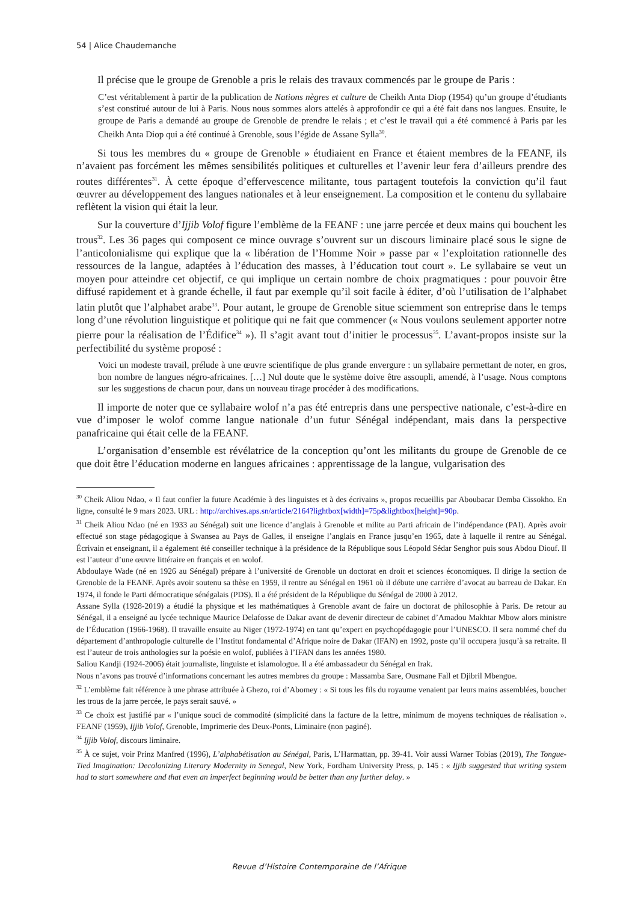54 | Alice Chaudemanche
Il précise que le groupe de Grenoble a pris le relais des travaux commencés par le groupe de Paris :
C’est véritablement à partir de la publication de Nations nègres et culture de Cheikh Anta Diop (1954) qu’un groupe d’étudiants s’est constitué autour de lui à Paris. Nous nous sommes alors attelés à approfondir ce qui a été fait dans nos langues. Ensuite, le groupe de Paris a demandé au groupe de Grenoble de prendre le relais ; et c’est le travail qui a été commencé à Paris par les Cheikh Anta Diop qui a été continué à Grenoble, sous l’égide de Assane Sylla<sup>30</sup>.
Si tous les membres du « groupe de Grenoble » étudiaient en France et étaient membres de la FEANF, ils n’avaient pas forcément les mêmes sensibilités politiques et culturelles et l’avenir leur fera d’ailleurs prendre des routes différentes<sup>31</sup>. À cette époque d’effervescence militante, tous partagent toutefois la conviction qu’il faut œuvrer au développement des langues nationales et à leur enseignement. La composition et le contenu du syllabaire reflètent la vision qui était la leur.
Sur la couverture d’Ijjib Volof figure l’emblème de la FEANF : une jarre percée et deux mains qui bouchent les trous<sup>32</sup>. Les 36 pages qui composent ce mince ouvrage s’ouvrent sur un discours liminaire placé sous le signe de l’anticolonialisme qui explique que la « libération de l’Homme Noir » passe par « l’exploitation rationnelle des ressources de la langue, adaptées à l’éducation des masses, à l’éducation tout court ». Le syllabaire se veut un moyen pour atteindre cet objectif, ce qui implique un certain nombre de choix pragmatiques : pour pouvoir être diffusé rapidement et à grande échelle, il faut par exemple qu’il soit facile à éditer, d’où l’utilisation de l’alphabet latin plutôt que l’alphabet arabe<sup>33</sup>. Pour autant, le groupe de Grenoble situe sciemment son entreprise dans le temps long d’une révolution linguistique et politique qui ne fait que commencer (« Nous voulons seulement apporter notre pierre pour la réalisation de l’Édifice<sup>34</sup> »). Il s’agit avant tout d’initier le processus<sup>35</sup>. L’avant-propos insiste sur la perfectibilité du système proposé :
Voici un modeste travail, prélude à une œuvre scientifique de plus grande envergure : un syllabaire permettant de noter, en gros, bon nombre de langues négro-africaines. […] Nul doute que le système doive être assoupli, amendé, à l’usage. Nous comptons sur les suggestions de chacun pour, dans un nouveau tirage procéder à des modifications.
Il importe de noter que ce syllabaire wolof n’a pas été entrepris dans une perspective nationale, c’est-à-dire en vue d’imposer le wolof comme langue nationale d’un futur Sénégal indépendant, mais dans la perspective panafricaine qui était celle de la FEANF.
L’organisation d’ensemble est révélatrice de la conception qu’ont les militants du groupe de Grenoble de ce que doit être l’éducation moderne en langues africaines : apprentissage de la langue, vulgarisation des
<sup>30</sup> Cheik Aliou Ndao, « Il faut confier la future Académie à des linguistes et à des écrivains », propos recueillis par Aboubacar Demba Cissokho. En ligne, consulté le 9 mars 2023. URL : http://archives.aps.sn/article/2164?lightbox[width]=75p&lightbox[height]=90p.
<sup>31</sup> Cheik Aliou Ndao (né en 1933 au Sénégal) suit une licence d’anglais à Grenoble et milite au Parti africain de l’indépendance (PAI). Après avoir effectué son stage pédagogique à Swansea au Pays de Galles, il enseigne l’anglais en France jusqu’en 1965, date à laquelle il rentre au Sénégal. Écrivain et enseignant, il a également été conseiller technique à la présidence de la République sous Léopold Sédar Senghor puis sous Abdou Diouf. Il est l’auteur d’une œuvre littéraire en français et en wolof.
Abdoulaye Wade (né en 1926 au Sénégal) prépare à l’université de Grenoble un doctorat en droit et sciences économiques. Il dirige la section de Grenoble de la FEANF. Après avoir soutenu sa thèse en 1959, il rentre au Sénégal en 1961 où il débute une carrière d’avocat au barreau de Dakar. En 1974, il fonde le Parti démocratique sénégalais (PDS). Il a été président de la République du Sénégal de 2000 à 2012.
Assane Sylla (1928-2019) a étudié la physique et les mathématiques à Grenoble avant de faire un doctorat de philosophie à Paris. De retour au Sénégal, il a enseigné au lycée technique Maurice Delafosse de Dakar avant de devenir directeur de cabinet d’Amadou Makhtar Mbow alors ministre de l’Éducation (1966-1968). Il travaille ensuite au Niger (1972-1974) en tant qu’expert en psychopédagogie pour l’UNESCO. Il sera nommé chef du département d’anthropologie culturelle de l’Institut fondamental d’Afrique noire de Dakar (IFAN) en 1992, poste qu’il occupera jusqu’à sa retraite. Il est l’auteur de trois anthologies sur la poésie en wolof, publiées à l’IFAN dans les années 1980.
Saliou Kandji (1924-2006) était journaliste, linguiste et islamologue. Il a été ambassadeur du Sénégal en Irak.
Nous n’avons pas trouvé d’informations concernant les autres membres du groupe : Massamba Sare, Ousmane Fall et Djibril Mbengue.
<sup>32</sup> L’emblème fait référence à une phrase attribuée à Ghezo, roi d’Abomey : « Si tous les fils du royaume venaient par leurs mains assemblées, boucher les trous de la jarre percée, le pays serait sauvé. »
<sup>33</sup> Ce choix est justifié par « l’unique souci de commodité (simplicité dans la facture de la lettre, minimum de moyens techniques de réalisation ». FEANF (1959), Ijjib Volof, Grenoble, Imprimerie des Deux-Ponts, Liminaire (non paginé).
<sup>34</sup> Ijjib Volof, discours liminaire.
<sup>35</sup> À ce sujet, voir Prinz Manfred (1996), L’alphabétisation au Sénégal, Paris, L’Harmattan, pp. 39-41. Voir aussi Warner Tobias (2019), The Tongue-Tied Imagination: Decolonizing Literary Modernity in Senegal, New York, Fordham University Press, p. 145 : « Ijjib suggested that writing system had to start somewhere and that even an imperfect beginning would be better than any further delay. »
Revue d’Histoire Contemporaine de l’Afrique